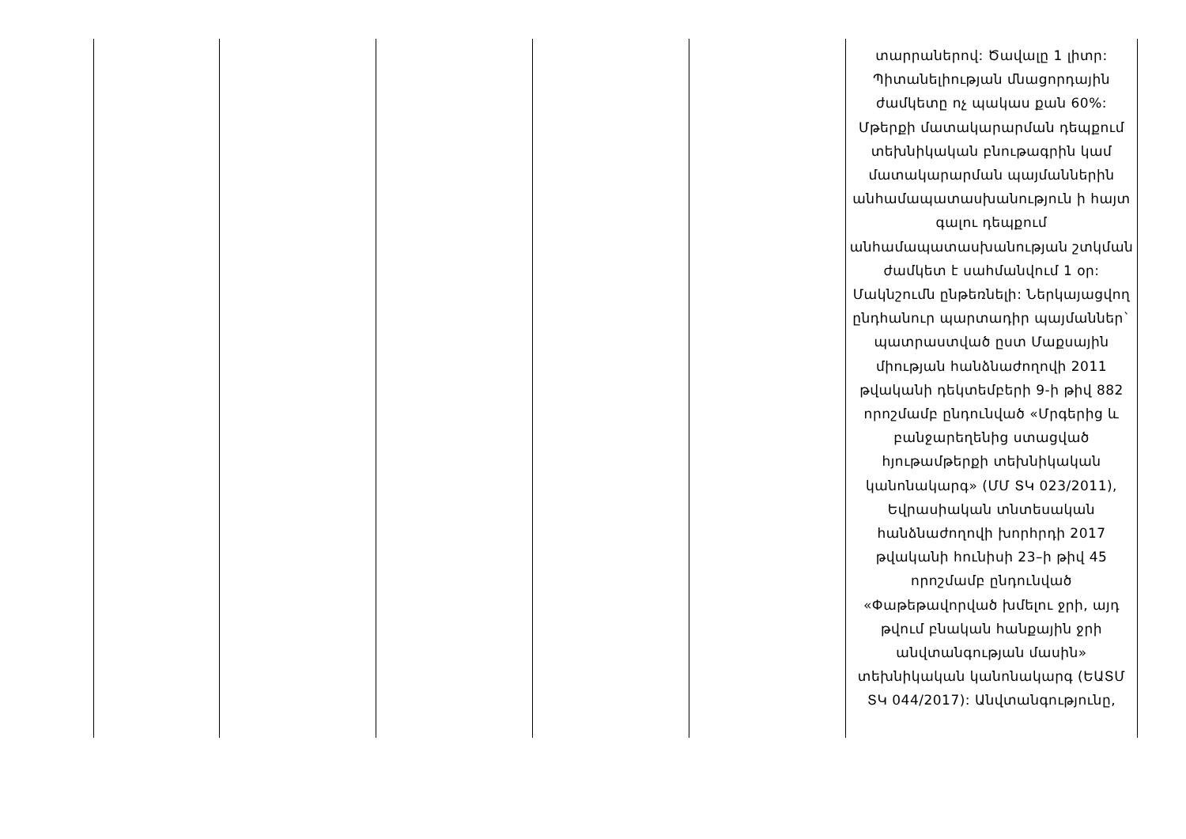| | | | | | տարրաներով: Ծավալը 1 լիտր: Պիտանելիության մնացորդային ժամկետը ոչ պակաս քան 60%: Մթերքի մատակարարման դեպքում տեխնիկական բնութագրին կամ մատակարարման պայմաններին անհամապատասխանություն ի հայտ գալու դեպքում անհամապատասխանության շտկման ժամկետ է սահմանվում 1 օր: Մակնշումն ընթեռնելի: Ներկայացվող ընդհանուր պարտադիր պայմաններ` պատրաստված ըստ Մաքսային միության հանձնաժողովի 2011 թվականի դեկտեմբերի 9-ի թիվ 882 որոշմամբ ընդունված «Մրգերից և բանջարեղենից ստացված հյութամթերքի տեխնիկական կանոնակարգ» (ՄՄ ՏԿ 023/2011), Եվրասիական տնտեսական հանձնաժողովի խորհրդի 2017 թվականի հունիսի 23–ի թիվ 45 որոշմամբ ընդունված «Փաթեթավորված խմելու ջրի, այդ թվում բնական հանքային ջրի անվտանգության մասին» տեխնիկական կանոնակարգ (ԵԱՏՄ ՏԿ 044/2017): Անվտանգությունը, |